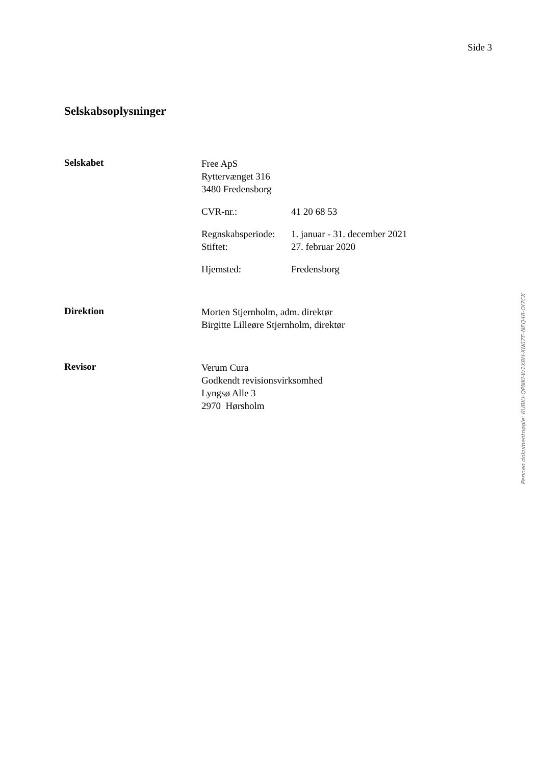Side 3
Selskabsoplysninger
Selskabet
Free ApS
Ryttervænget 316
3480 Fredensborg
CVR-nr.: 41 20 68 53
Regnskabsperiode: 1. januar - 31. december 2021
Stiftet: 27. februar 2020
Hjemsted: Fredensborg
Direktion
Morten Stjernholm, adm. direktør
Birgitte Lilleøre Stjernholm, direktør
Revisor
Verum Cura
Godkendt revisionsvirksomhed
Lyngsø Alle 3
2970 Hørsholm
Penneo dokumentnøgle: 6UBIU-QPNKI-W1X8H-XN6ZE-NEQ48-OI7CK